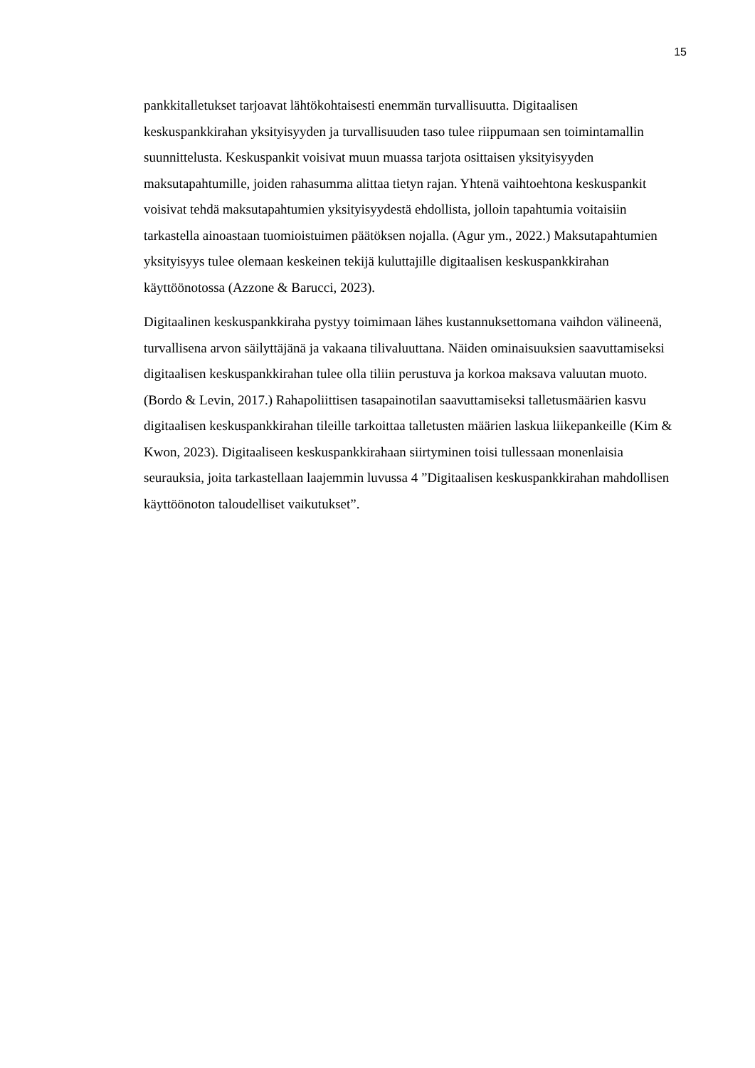15
pankkitalletukset tarjoavat lähtökohtaisesti enemmän turvallisuutta. Digitaalisen keskuspankkirahan yksityisyyden ja turvallisuuden taso tulee riippumaan sen toimintamallin suunnittelusta. Keskuspankit voisivat muun muassa tarjota osittaisen yksityisyyden maksutapahtumille, joiden rahasumma alittaa tietyn rajan. Yhtenä vaihtoehtona keskuspankit voisivat tehdä maksutapahtumien yksityisyydestä ehdollista, jolloin tapahtumia voitaisiin tarkastella ainoastaan tuomioistuimen päätöksen nojalla. (Agur ym., 2022.) Maksutapahtumien yksityisyys tulee olemaan keskeinen tekijä kuluttajille digitaalisen keskuspankkirahan käyttöönotossa (Azzone & Barucci, 2023).
Digitaalinen keskuspankkiraha pystyy toimimaan lähes kustannuksettomana vaihdon välineenä, turvallisena arvon säilyttäjänä ja vakaana tilivaluuttana. Näiden ominaisuuksien saavuttamiseksi digitaalisen keskuspankkirahan tulee olla tiliin perustuva ja korkoa maksava valuutan muoto. (Bordo & Levin, 2017.) Rahapoliittisen tasapainotilan saavuttamiseksi talletusmäärien kasvu digitaalisen keskuspankkirahan tileille tarkoittaa talletusten määrien laskua liikepankeille (Kim & Kwon, 2023). Digitaaliseen keskuspankkirahaan siirtyminen toisi tullessaan monenlaisia seurauksia, joita tarkastellaan laajemmin luvussa 4 ”Digitaalisen keskuspankkirahan mahdollisen käyttöönoton taloudelliset vaikutukset”.